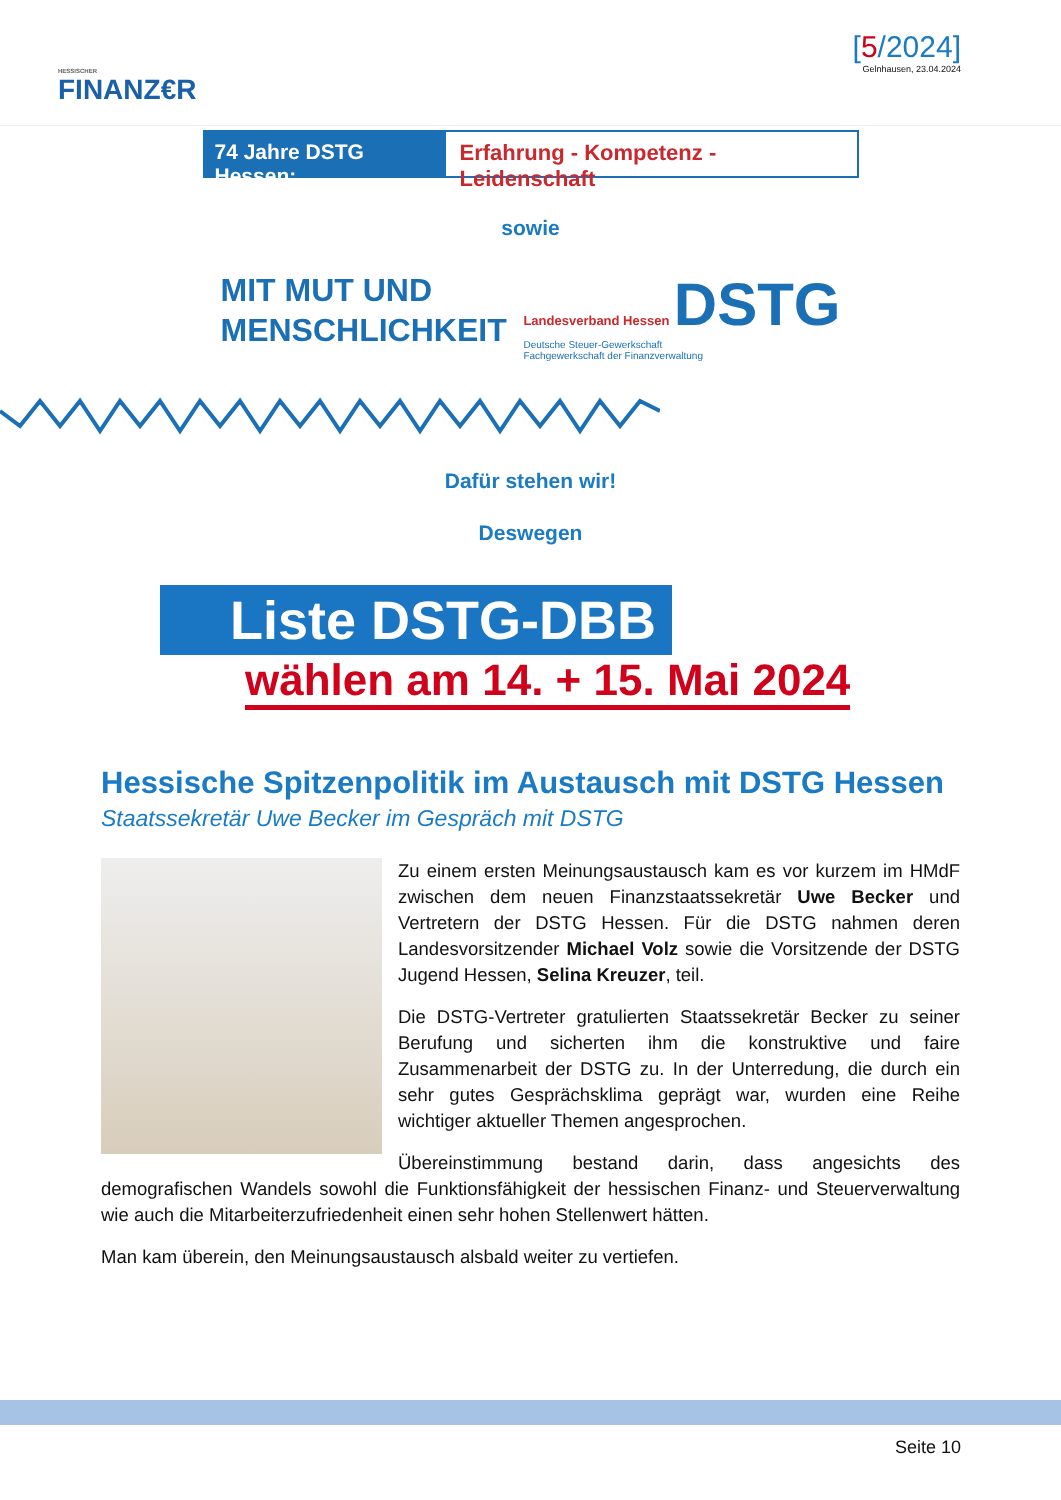HESSISCHER
FINANZ€R
[5/2024]
Gelnhausen, 23.04.2024
74 Jahre DSTG Hessen:
Erfahrung - Kompetenz - Leidenschaft
sowie
MIT MUT UND
MENSCHLICHKEIT
Landesverband Hessen DSTG
Deutsche Steuer-Gewerkschaft
Fachgewerkschaft der Finanzverwaltung
Dafür stehen wir!
Deswegen
Liste DSTG-DBB
wählen am 14. + 15. Mai 2024
Hessische Spitzenpolitik im Austausch mit DSTG Hessen
Staatssekretär Uwe Becker im Gespräch mit DSTG
Zu einem ersten Meinungsaustausch kam es vor kurzem im HMdF zwischen dem neuen Finanzstaatssekretär Uwe Becker und Vertretern der DSTG Hessen. Für die DSTG nahmen deren Landesvorsitzender Michael Volz sowie die Vorsitzende der DSTG Jugend Hessen, Selina Kreuzer, teil.
Die DSTG-Vertreter gratulierten Staatssekretär Becker zu seiner Berufung und sicherten ihm die konstruktive und faire Zusammenarbeit der DSTG zu. In der Unterredung, die durch ein sehr gutes Gesprächsklima geprägt war, wurden eine Reihe wichtiger aktueller Themen angesprochen.
Übereinstimmung bestand darin, dass angesichts des demografischen Wandels sowohl die Funktionsfähigkeit der hessischen Finanz- und Steuerverwaltung wie auch die Mitarbeiterzufriedenheit einen sehr hohen Stellenwert hätten.
Man kam überein, den Meinungsaustausch alsbald weiter zu vertiefen.
Seite 10